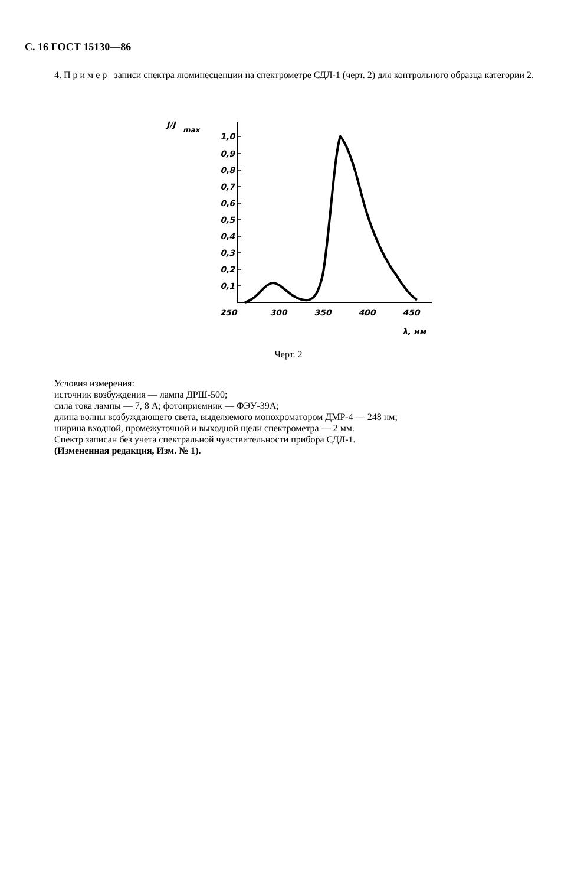С. 16 ГОСТ 15130—86
4. П р и м е р записи спектра люминесценции на спектрометре СДЛ-1 (черт. 2) для контрольного образца категории 2.
J/J
max
1,0
0,9
0,8
0,7
0,6
0,5
0,4
0,3
0,2
0,1
250
300
350
400
450
λ, нм
Черт. 2
Условия измерения:
источник возбуждения — лампа ДРШ-500;
сила тока лампы — 7, 8 А; фотоприемник — ФЭУ-39А;
длина волны возбуждающего света, выделяемого монохроматором ДМР-4 — 248 нм;
ширина входной, промежуточной и выходной щели спектрометра — 2 мм.
Спектр записан без учета спектральной чувствительности прибора СДЛ-1.
(Измененная редакция, Изм. № 1).